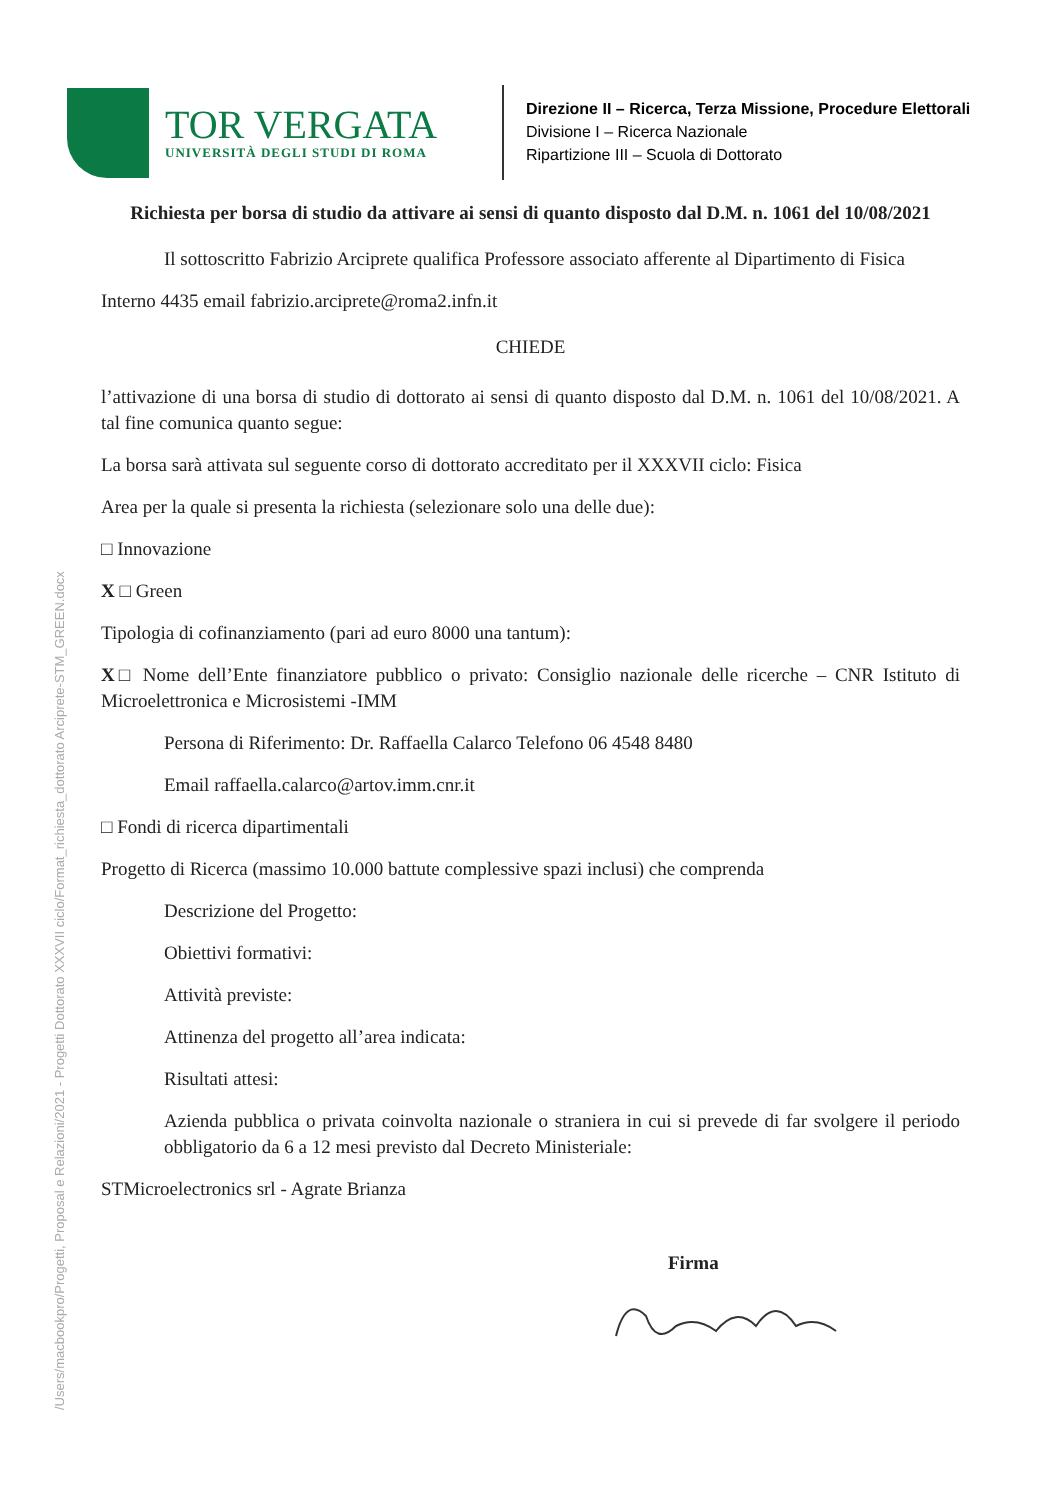/Users/macbookpro/Progetti, Proposal e Relazioni/2021 - Progetti Dottorato XXXVII ciclo/Format_richiesta_dottorato Arciprete-STM_GREEN.docx
TOR VERGATA
UNIVERSITÀ DEGLI STUDI DI ROMA
Direzione II – Ricerca, Terza Missione, Procedure Elettorali
Divisione I – Ricerca Nazionale
Ripartizione III – Scuola di Dottorato
Richiesta per borsa di studio da attivare ai sensi di quanto disposto dal D.M. n. 1061 del 10/08/2021
Il sottoscritto Fabrizio Arciprete qualifica Professore associato afferente al Dipartimento di Fisica
Interno 4435 email fabrizio.arciprete@roma2.infn.it
CHIEDE
l’attivazione di una borsa di studio di dottorato ai sensi di quanto disposto dal D.M. n. 1061 del 10/08/2021. A tal fine comunica quanto segue:
La borsa sarà attivata sul seguente corso di dottorato accreditato per il XXXVII ciclo: Fisica
Area per la quale si presenta la richiesta (selezionare solo una delle due):
□ Innovazione
X □ Green
Tipologia di cofinanziamento (pari ad euro 8000 una tantum):
X□ Nome dell’Ente finanziatore pubblico o privato: Consiglio nazionale delle ricerche – CNR Istituto di Microelettronica e Microsistemi -IMM
Persona di Riferimento: Dr. Raffaella Calarco Telefono 06 4548 8480
Email raffaella.calarco@artov.imm.cnr.it
□ Fondi di ricerca dipartimentali
Progetto di Ricerca (massimo 10.000 battute complessive spazi inclusi) che comprenda
Descrizione del Progetto:
Obiettivi formativi:
Attività previste:
Attinenza del progetto all’area indicata:
Risultati attesi:
Azienda pubblica o privata coinvolta nazionale o straniera in cui si prevede di far svolgere il periodo obbligatorio da 6 a 12 mesi previsto dal Decreto Ministeriale:
STMicroelectronics srl - Agrate Brianza
Firma